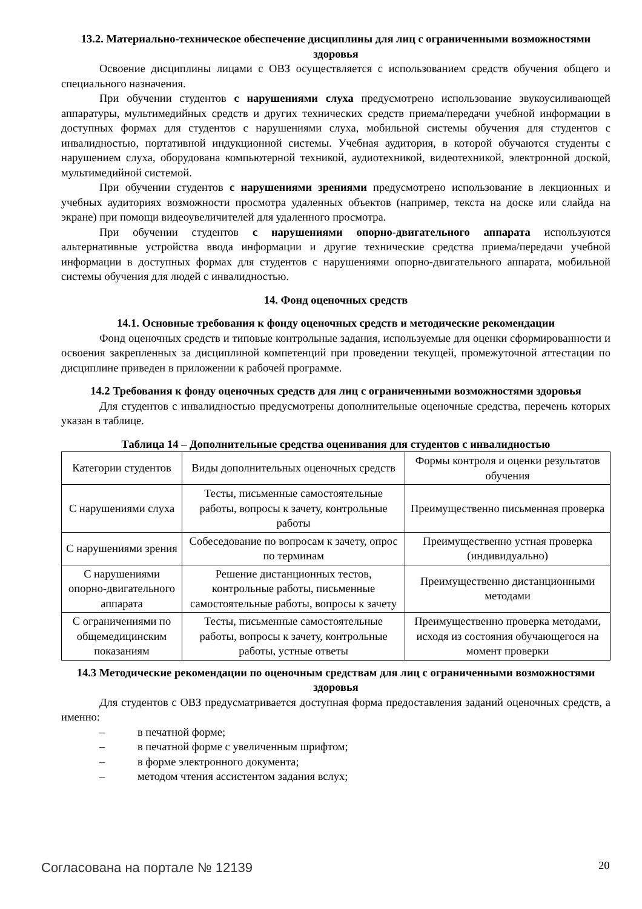13.2. Материально-техническое обеспечение дисциплины для лиц с ограниченными возможностями здоровья
Освоение дисциплины лицами с ОВЗ осуществляется с использованием средств обучения общего и специального назначения.
При обучении студентов с нарушениями слуха предусмотрено использование звукоусиливающей аппаратуры, мультимедийных средств и других технических средств приема/передачи учебной информации в доступных формах для студентов с нарушениями слуха, мобильной системы обучения для студентов с инвалидностью, портативной индукционной системы. Учебная аудитория, в которой обучаются студенты с нарушением слуха, оборудована компьютерной техникой, аудиотехникой, видеотехникой, электронной доской, мультимедийной системой.
При обучении студентов с нарушениями зрениями предусмотрено использование в лекционных и учебных аудиториях возможности просмотра удаленных объектов (например, текста на доске или слайда на экране) при помощи видеоувеличителей для удаленного просмотра.
При обучении студентов с нарушениями опорно-двигательного аппарата используются альтернативные устройства ввода информации и другие технические средства приема/передачи учебной информации в доступных формах для студентов с нарушениями опорно-двигательного аппарата, мобильной системы обучения для людей с инвалидностью.
14. Фонд оценочных средств
14.1. Основные требования к фонду оценочных средств и методические рекомендации
Фонд оценочных средств и типовые контрольные задания, используемые для оценки сформированности и освоения закрепленных за дисциплиной компетенций при проведении текущей, промежуточной аттестации по дисциплине приведен в приложении к рабочей программе.
14.2 Требования к фонду оценочных средств для лиц с ограниченными возможностями здоровья
Для студентов с инвалидностью предусмотрены дополнительные оценочные средства, перечень которых указан в таблице.
Таблица 14 – Дополнительные средства оценивания для студентов с инвалидностью
| Категории студентов | Виды дополнительных оценочных средств | Формы контроля и оценки результатов обучения |
| С нарушениями слуха | Тесты, письменные самостоятельные работы, вопросы к зачету, контрольные работы | Преимущественно письменная проверка |
| С нарушениями зрения | Собеседование по вопросам к зачету, опрос по терминам | Преимущественно устная проверка (индивидуально) |
| С нарушениями опорно-двигательного аппарата | Решение дистанционных тестов, контрольные работы, письменные самостоятельные работы, вопросы к зачету | Преимущественно дистанционными методами |
| С ограничениями по общемедицинским показаниям | Тесты, письменные самостоятельные работы, вопросы к зачету, контрольные работы, устные ответы | Преимущественно проверка методами, исходя из состояния обучающегося на момент проверки |
14.3 Методические рекомендации по оценочным средствам для лиц с ограниченными возможностями здоровья
Для студентов с ОВЗ предусматривается доступная форма предоставления заданий оценочных средств, а именно:
– в печатной форме;
– в печатной форме с увеличенным шрифтом;
– в форме электронного документа;
– методом чтения ассистентом задания вслух;
Согласована на портале № 12139 20